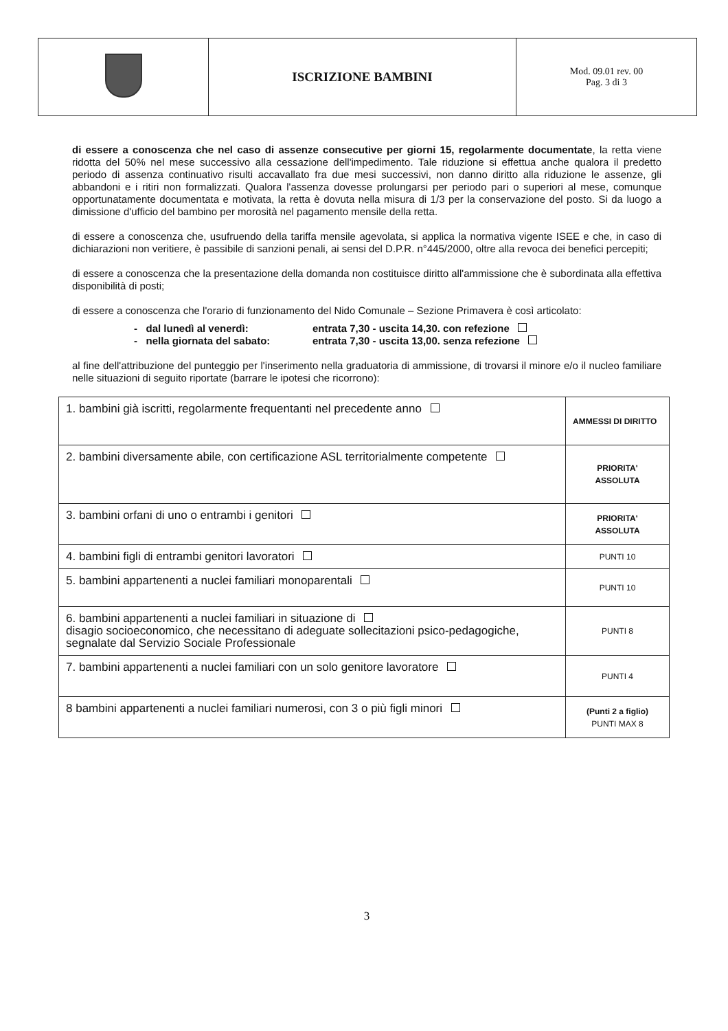| | ISCRIZIONE BAMBINI | Mod. 09.01 rev. 00 Pag. 3 di 3 |
di essere a conoscenza che nel caso di assenze consecutive per giorni 15, regolarmente documentate, la retta viene ridotta del 50% nel mese successivo alla cessazione dell'impedimento. Tale riduzione si effettua anche qualora il predetto periodo di assenza continuativo risulti accavallato fra due mesi successivi, non danno diritto alla riduzione le assenze, gli abbandoni e i ritiri non formalizzati. Qualora l'assenza dovesse prolungarsi per periodo pari o superiori al mese, comunque opportunatamente documentata e motivata, la retta è dovuta nella misura di 1/3 per la conservazione del posto. Si da luogo a dimissione d'ufficio del bambino per morosità nel pagamento mensile della retta.
di essere a conoscenza che, usufruendo della tariffa mensile agevolata, si applica la normativa vigente ISEE e che, in caso di dichiarazioni non veritiere, è passibile di sanzioni penali, ai sensi del D.P.R. n°445/2000, oltre alla revoca dei benefici percepiti;
di essere a conoscenza che la presentazione della domanda non costituisce diritto all'ammissione che è subordinata alla effettiva disponibilità di posti;
di essere a conoscenza che l'orario di funzionamento del Nido Comunale – Sezione Primavera è così articolato:
- dal lunedì al venerdì: entrata 7,30 - uscita 14,30. con refezione
- nella giornata del sabato: entrata 7,30 - uscita 13,00. senza refezione
al fine dell'attribuzione del punteggio per l'inserimento nella graduatoria di ammissione, di trovarsi il minore e/o il nucleo familiare nelle situazioni di seguito riportate (barrare le ipotesi che ricorrono):
| 1. bambini già iscritti, regolarmente frequentanti nel precedente anno | AMMESSI DI DIRITTO |
| 2. bambini diversamente abile, con certificazione ASL territorialmente competente | PRIORITA' ASSOLUTA |
| 3. bambini orfani di uno o entrambi i genitori | PRIORITA' ASSOLUTA |
| 4. bambini figli di entrambi genitori lavoratori | PUNTI 10 |
| 5. bambini appartenenti a nuclei familiari monoparentali | PUNTI 10 |
| 6. bambini appartenenti a nuclei familiari in situazione di disagio socioeconomico, che necessitano di adeguate sollecitazioni psico-pedagogiche, segnalate dal Servizio Sociale Professionale | PUNTI 8 |
| 7. bambini appartenenti a nuclei familiari con un solo genitore lavoratore | PUNTI 4 |
| 8 bambini appartenenti a nuclei familiari numerosi, con 3 o più figli minori | (Punti 2 a figlio) PUNTI MAX 8 |
3